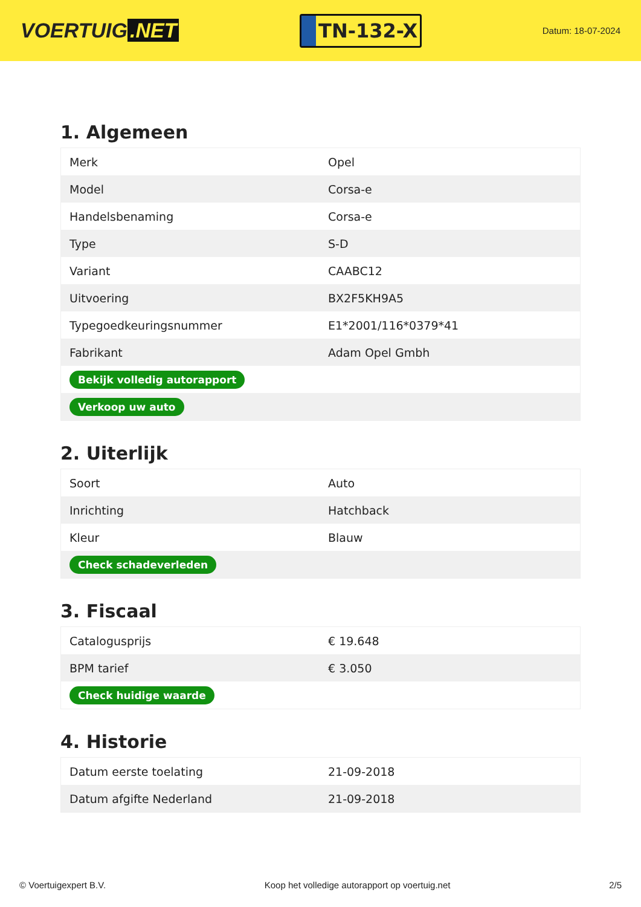VOERTUIG.NET
TN-132-X
Datum: 18-07-2024
1. Algemeen
| Merk | Opel |
| Model | Corsa-e |
| Handelsbenaming | Corsa-e |
| Type | S-D |
| Variant | CAABC12 |
| Uitvoering | BX2F5KH9A5 |
| Typegoedkeuringsnummer | E1*2001/116*0379*41 |
| Fabrikant | Adam Opel Gmbh |
| Bekijk volledig autorapport | |
| Verkoop uw auto | |
2. Uiterlijk
| Soort | Auto |
| Inrichting | Hatchback |
| Kleur | Blauw |
| Check schadeverleden | |
3. Fiscaal
| Catalogusprijs | € 19.648 |
| BPM tarief | € 3.050 |
| Check huidige waarde | |
4. Historie
| Datum eerste toelating | 21-09-2018 |
| Datum afgifte Nederland | 21-09-2018 |
© Voertuigexpert B.V. Koop het volledige autorapport op voertuig.net 2/5